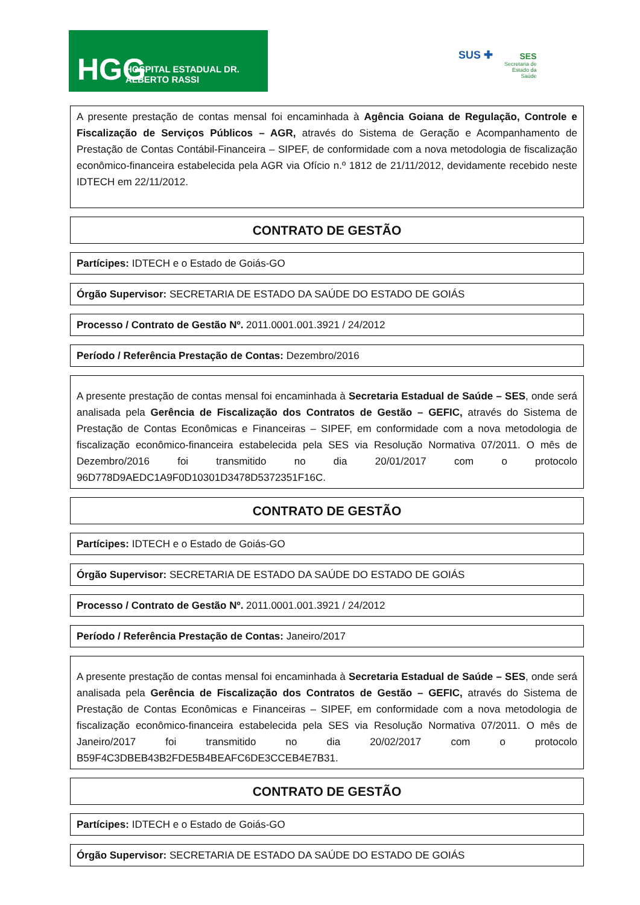HGG HOSPITAL ESTADUAL DR. ALBERTO RASSI
SUS ✚
SES
Secretaria de
Estado da
Saúde
A presente prestação de contas mensal foi encaminhada à Agência Goiana de Regulação, Controle e Fiscalização de Serviços Públicos – AGR, através do Sistema de Geração e Acompanhamento de Prestação de Contas Contábil-Financeira – SIPEF, de conformidade com a nova metodologia de fiscalização econômico-financeira estabelecida pela AGR via Ofício n.º 1812 de 21/11/2012, devidamente recebido neste IDTECH em 22/11/2012.
CONTRATO DE GESTÃO
Partícipes: IDTECH e o Estado de Goiás-GO
Órgão Supervisor: SECRETARIA DE ESTADO DA SAÚDE DO ESTADO DE GOIÁS
Processo / Contrato de Gestão Nº. 2011.0001.001.3921 / 24/2012
Período / Referência Prestação de Contas: Dezembro/2016
A presente prestação de contas mensal foi encaminhada à Secretaria Estadual de Saúde – SES, onde será analisada pela Gerência de Fiscalização dos Contratos de Gestão – GEFIC, através do Sistema de Prestação de Contas Econômicas e Financeiras – SIPEF, em conformidade com a nova metodologia de fiscalização econômico-financeira estabelecida pela SES via Resolução Normativa 07/2011. O mês de Dezembro/2016 foi transmitido no dia 20/01/2017 com o protocolo 96D778D9AEDC1A9F0D10301D3478D5372351F16C.
CONTRATO DE GESTÃO
Partícipes: IDTECH e o Estado de Goiás-GO
Órgão Supervisor: SECRETARIA DE ESTADO DA SAÚDE DO ESTADO DE GOIÁS
Processo / Contrato de Gestão Nº. 2011.0001.001.3921 / 24/2012
Período / Referência Prestação de Contas: Janeiro/2017
A presente prestação de contas mensal foi encaminhada à Secretaria Estadual de Saúde – SES, onde será analisada pela Gerência de Fiscalização dos Contratos de Gestão – GEFIC, através do Sistema de Prestação de Contas Econômicas e Financeiras – SIPEF, em conformidade com a nova metodologia de fiscalização econômico-financeira estabelecida pela SES via Resolução Normativa 07/2011. O mês de Janeiro/2017 foi transmitido no dia 20/02/2017 com o protocolo B59F4C3DBEB43B2FDE5B4BEAFC6DE3CCEB4E7B31.
CONTRATO DE GESTÃO
Partícipes: IDTECH e o Estado de Goiás-GO
Órgão Supervisor: SECRETARIA DE ESTADO DA SAÚDE DO ESTADO DE GOIÁS